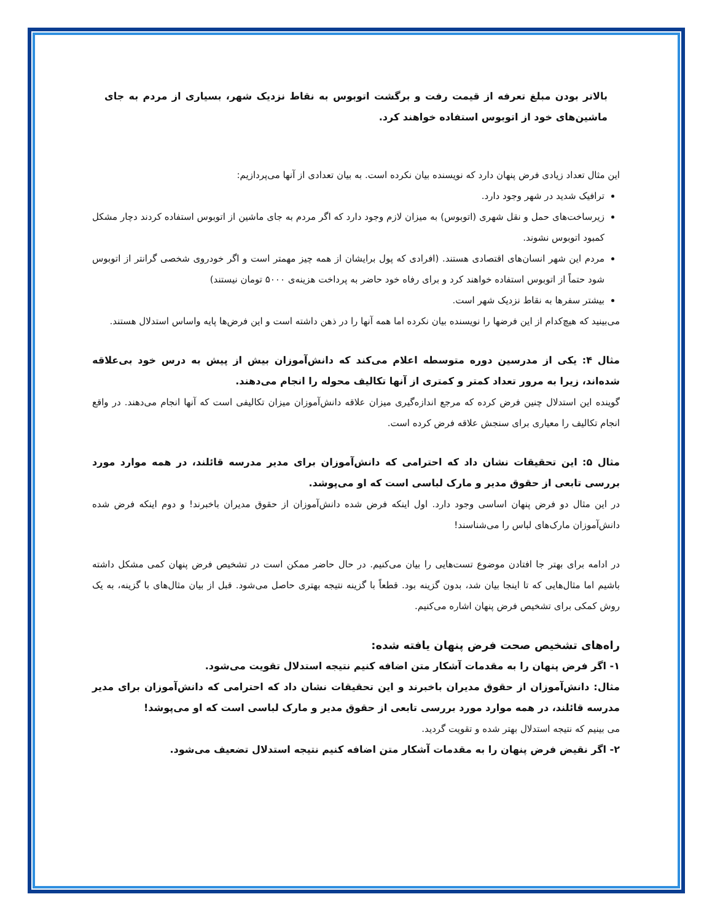بالاتر بودن مبلغ تعرفه از قیمت رفت و برگشت اتوبوس به نقاط نزدیک شهر، بسیاری از مردم به جای ماشین‌های خود از اتوبوس استفاده خواهند کرد.
این مثال تعداد زیادی فرض پنهان دارد که نویسنده بیان نکرده است. به بیان تعدادی از آنها می‌پردازیم:
ترافیک شدید در شهر وجود دارد.
زیرساخت‌های حمل و نقل شهری (اتوبوس) به میزان لازم وجود دارد که اگر مردم به جای ماشین از اتوبوس استفاده کردند دچار مشکل کمبود اتوبوس نشوند.
مردم این شهر انسان‌های اقتصادی هستند. (افرادی که پول برایشان از همه چیز مهمتر است و اگر خودروی شخصی گرانتر از اتوبوس شود حتماً از اتوبوس استفاده خواهند کرد و برای رفاه خود حاضر به پرداخت هزینه‌ی ۵۰۰۰ تومان نیستند)
بیشتر سفرها به نقاط نزدیک شهر است.
می‌بینید که هیچ‌کدام از این فرضها را نویسنده بیان نکرده اما همه آنها را در ذهن داشته است و این فرض‌ها پایه واساس استدلال هستند.
مثال ۴: یکی از مدرسین دوره متوسطه اعلام می‌کند که دانش‌آموزان بیش از پیش به درس خود بی‌علاقه شده‌اند، زیرا به مرور تعداد کمتر و کمتری از آنها تکالیف محوله را انجام می‌دهند.
گوینده این استدلال چنین فرض کرده که مرجع اندازه‌گیری میزان علاقه دانش‌آموزان میزان تکالیفی است که آنها انجام می‌دهند. در واقع انجام تکالیف را معیاری برای سنجش علاقه فرض کرده است.
مثال ۵: این تحقیقات نشان داد که احترامی که دانش‌آموزان برای مدیر مدرسه قائلند، در همه موارد مورد بررسی تابعی از حقوق مدیر و مارک لباسی است که او می‌پوشد.
در این مثال دو فرض پنهان اساسی وجود دارد. اول اینکه فرض شده دانش‌آموزان از حقوق مدیران باخبرند! و دوم اینکه فرض شده دانش‌آموزان مارک‌های لباس را می‌شناسند!
در ادامه برای بهتر جا افتادن موضوع تست‌هایی را بیان می‌کنیم. در حال حاضر ممکن است در تشخیص فرض پنهان کمی مشکل داشته باشیم اما مثال‌هایی که تا اینجا بیان شد، بدون گزینه بود. قطعاً با گزینه نتیجه بهتری حاصل می‌شود. قبل از بیان مثال‌های با گزینه، به یک روش کمکی برای تشخیص فرض پنهان اشاره می‌کنیم.
راه‌های تشخیص صحت فرض پنهان یافته شده:
۱- اگر فرض پنهان را به مقدمات آشکار متن اضافه کنیم نتیجه استدلال تقویت می‌شود.
مثال: دانش‌آموزان از حقوق مدیران باخبرند و این تحقیقات نشان داد که احترامی که دانش‌آموزان برای مدیر مدرسه قائلند، در همه موارد مورد بررسی تابعی از حقوق مدیر و مارک لباسی است که او می‌پوشد!
می بینیم که نتیجه استدلال بهتر شده و تقویت گردید.
۲- اگر نقیض فرض پنهان را به مقدمات آشکار متن اضافه کنیم نتیجه استدلال تضعیف می‌شود.